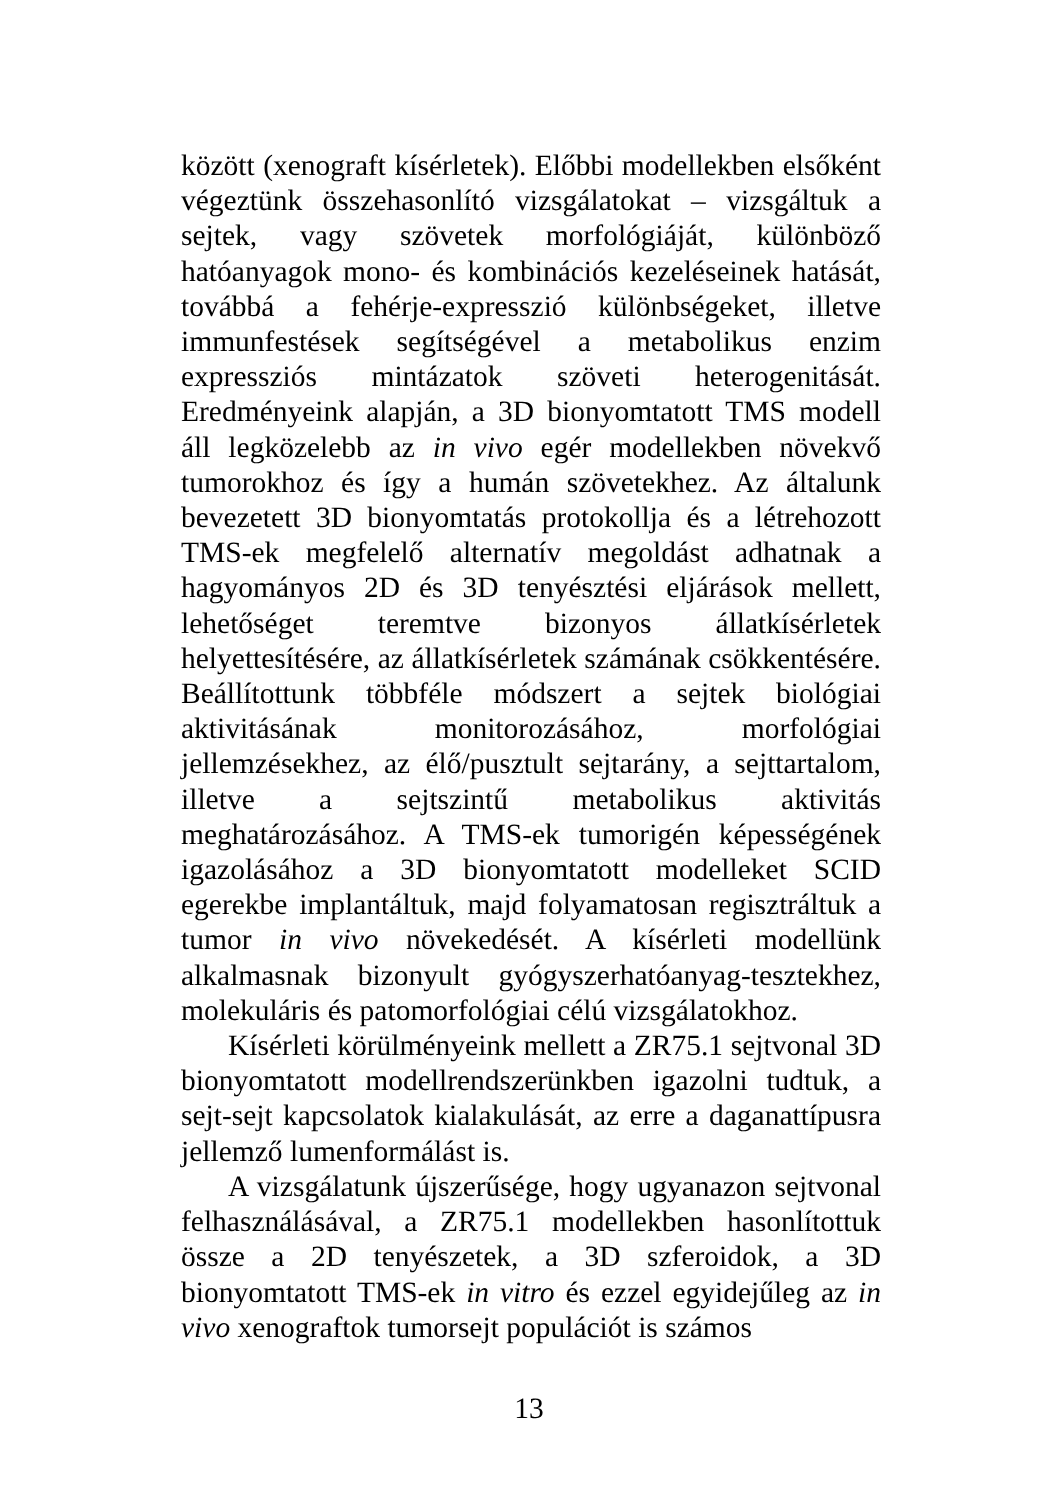között (xenograft kísérletek). Előbbi modellekben elsőként végeztünk összehasonlító vizsgálatokat – vizsgáltuk a sejtek, vagy szövetek morfológiáját, különböző hatóanyagok mono- és kombinációs kezeléseinek hatását, továbbá a fehérje-expresszió különbségeket, illetve immunfestések segítségével a metabolikus enzim expressziós mintázatok szöveti heterogenitását. Eredményeink alapján, a 3D bionyomtatott TMS modell áll legközelebb az in vivo egér modellekben növekvő tumorokhoz és így a humán szövetekhez. Az általunk bevezetett 3D bionyomtatás protokollja és a létrehozott TMS-ek megfelelő alternatív megoldást adhatnak a hagyományos 2D és 3D tenyésztési eljárások mellett, lehetőséget teremtve bizonyos állatkísérletek helyettesítésére, az állatkísérletek számának csökkentésére. Beállítottunk többféle módszert a sejtek biológiai aktivitásának monitorozásához, morfológiai jellemzésekhez, az élő/pusztult sejtarány, a sejttartalom, illetve a sejtszintű metabolikus aktivitás meghatározásához. A TMS-ek tumorigén képességének igazolásához a 3D bionyomtatott modelleket SCID egerekbe implantáltuk, majd folyamatosan regisztráltuk a tumor in vivo növekedését. A kísérleti modellünk alkalmasnak bizonyult gyógyszerhatóanyag-tesztekhez, molekuláris és patomorfológiai célú vizsgálatokhoz.
Kísérleti körülményeink mellett a ZR75.1 sejtvonal 3D bionyomtatott modellrendszerünkben igazolni tudtuk, a sejt-sejt kapcsolatok kialakulását, az erre a daganattípusra jellemző lumenformálást is.
A vizsgálatunk újszerűsége, hogy ugyanazon sejtvonal felhasználásával, a ZR75.1 modellekben hasonlítottuk össze a 2D tenyészetek, a 3D szferoidok, a 3D bionyomtatott TMS-ek in vitro és ezzel egyidejűleg az in vivo xenograftok tumorsejt populációt is számos
13